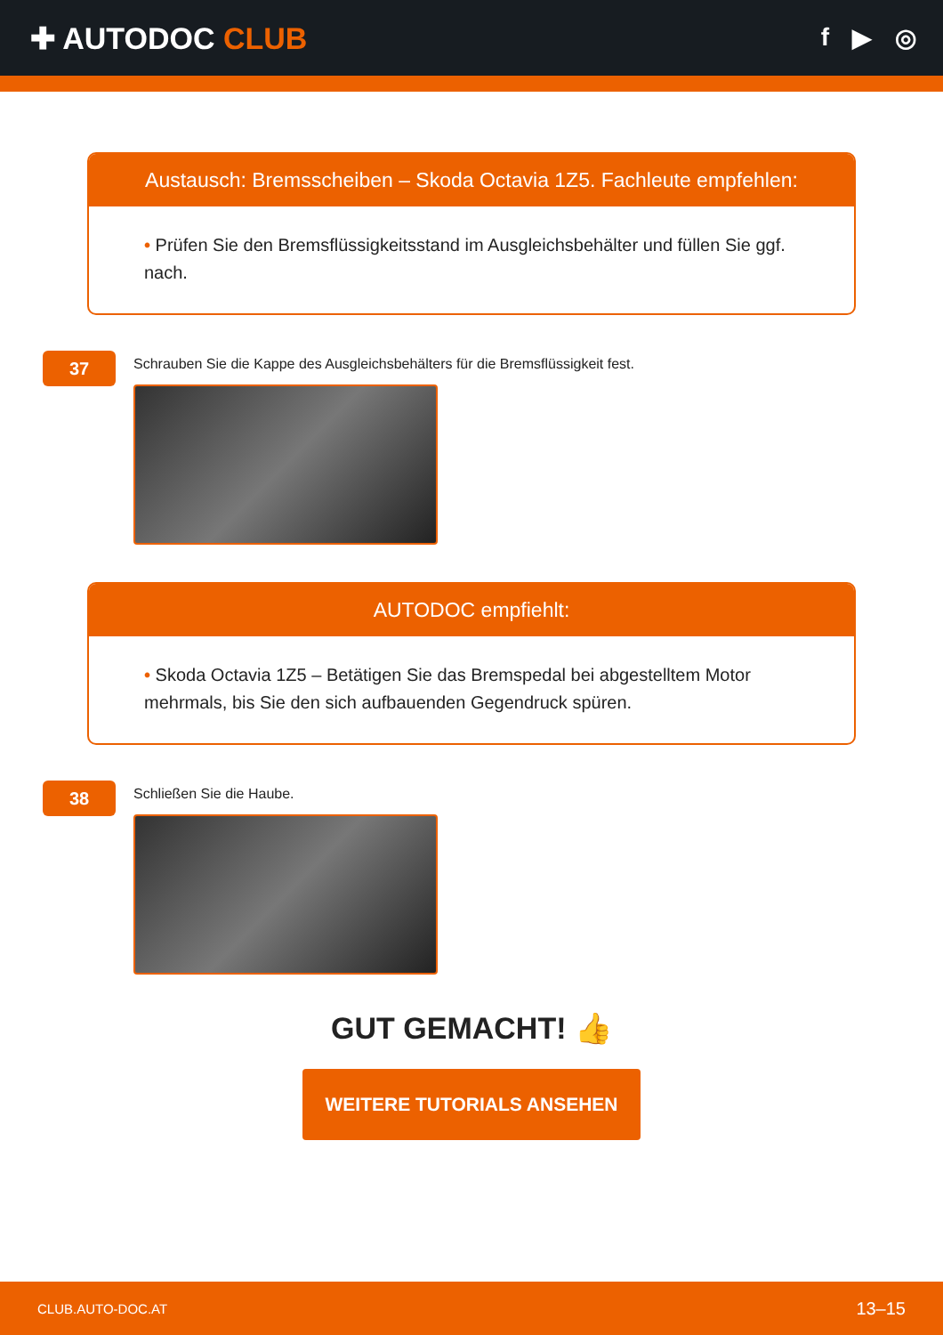✚ AUTODOC CLUB
f ▶ ◎
Austausch: Bremsscheiben – Skoda Octavia 1Z5. Fachleute empfehlen:
• Prüfen Sie den Bremsflüssigkeitsstand im Ausgleichsbehälter und füllen Sie ggf. nach.
37
Schrauben Sie die Kappe des Ausgleichsbehälters für die Bremsflüssigkeit fest.
AUTODOC empfiehlt:
• Skoda Octavia 1Z5 – Betätigen Sie das Bremspedal bei abgestelltem Motor mehrmals, bis Sie den sich aufbauenden Gegendruck spüren.
38
Schließen Sie die Haube.
GUT GEMACHT! 👍
WEITERE TUTORIALS ANSEHEN
CLUB.AUTO-DOC.AT 13–15